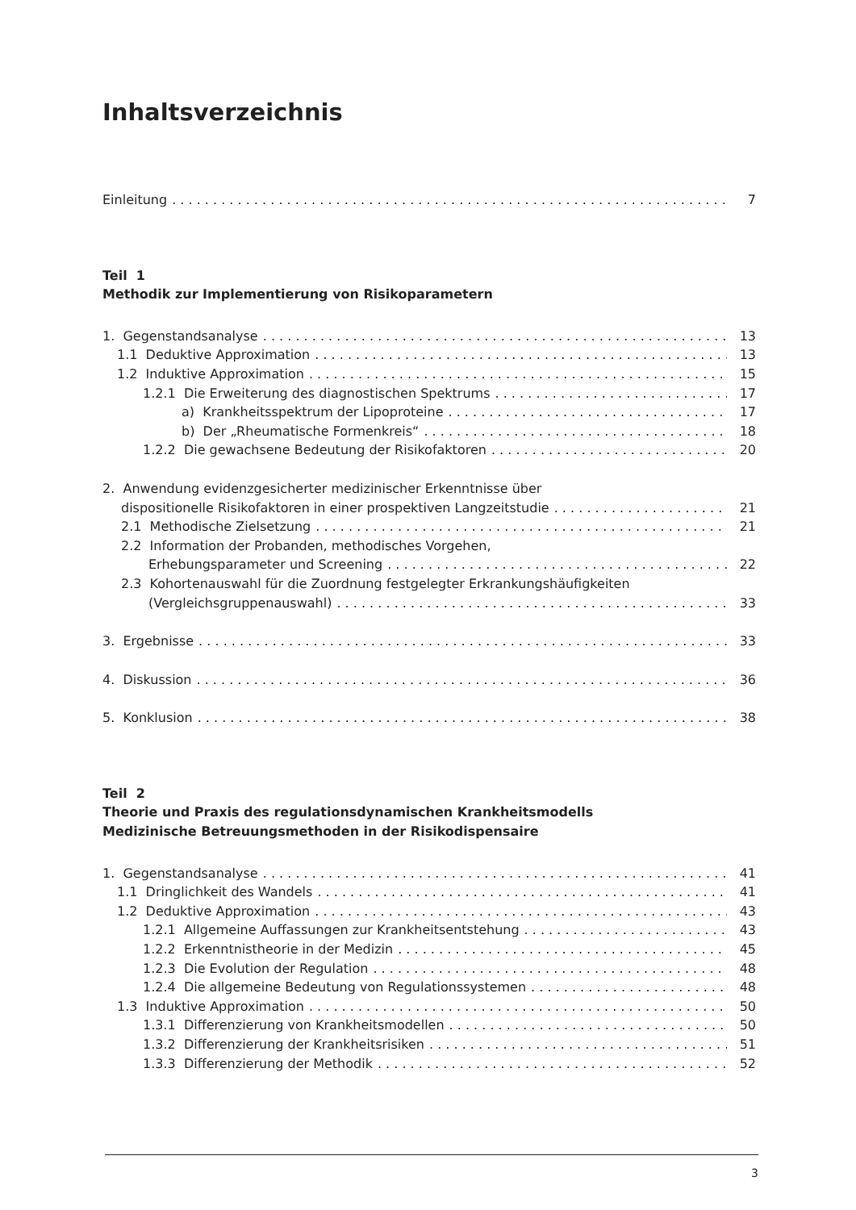Inhaltsverzeichnis
Einleitung 7
Teil 1
Methodik zur Implementierung von Risikoparametern
1. Gegenstandsanalyse 13
1.1 Deduktive Approximation 13
1.2 Induktive Approximation 15
1.2.1 Die Erweiterung des diagnostischen Spektrums 17
a) Krankheitsspektrum der Lipoproteine 17
b) Der „Rheumatische Formenkreis“ 18
1.2.2 Die gewachsene Bedeutung der Risikofaktoren 20
2. Anwendung evidenzgesicherter medizinischer Erkenntnisse über
dispositionelle Risikofaktoren in einer prospektiven Langzeitstudie 21
2.1 Methodische Zielsetzung 21
2.2 Information der Probanden, methodisches Vorgehen,
Erhebungsparameter und Screening 22
2.3 Kohortenauswahl für die Zuordnung festgelegter Erkrankungshäufigkeiten
(Vergleichsgruppenauswahl) 33
3. Ergebnisse 33
4. Diskussion 36
5. Konklusion 38
Teil 2
Theorie und Praxis des regulationsdynamischen Krankheitsmodells
Medizinische Betreuungsmethoden in der Risikodispensaire
1. Gegenstandsanalyse 41
1.1 Dringlichkeit des Wandels 41
1.2 Deduktive Approximation 43
1.2.1 Allgemeine Auffassungen zur Krankheitsentstehung 43
1.2.2 Erkenntnistheorie in der Medizin 45
1.2.3 Die Evolution der Regulation 48
1.2.4 Die allgemeine Bedeutung von Regulationssystemen 48
1.3 Induktive Approximation 50
1.3.1 Differenzierung von Krankheitsmodellen 50
1.3.2 Differenzierung der Krankheitsrisiken 51
1.3.3 Differenzierung der Methodik 52
3